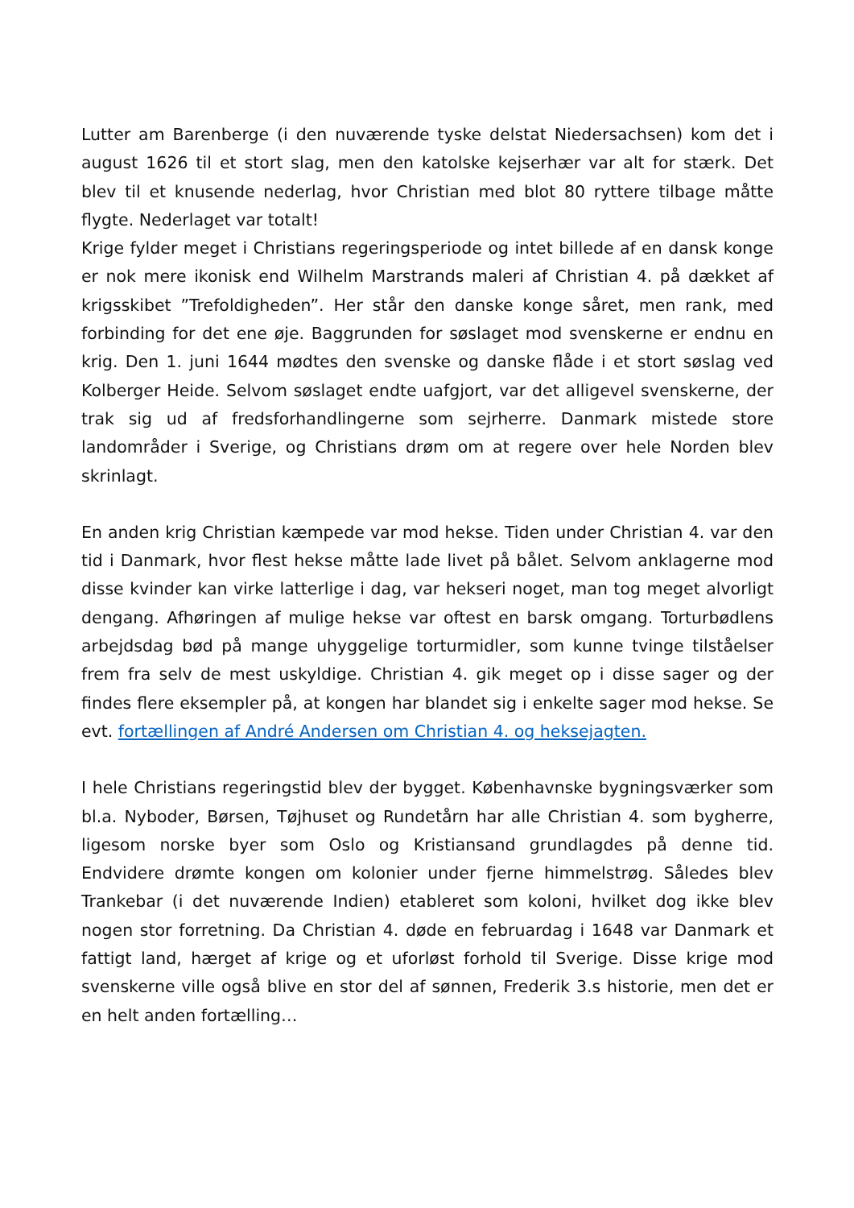Lutter am Barenberge (i den nuværende tyske delstat Niedersachsen) kom det i august 1626 til et stort slag, men den katolske kejserhær var alt for stærk. Det blev til et knusende nederlag, hvor Christian med blot 80 ryttere tilbage måtte flygte. Nederlaget var totalt!
Krige fylder meget i Christians regeringsperiode og intet billede af en dansk konge er nok mere ikonisk end Wilhelm Marstrands maleri af Christian 4. på dækket af krigsskibet ”Trefoldigheden”. Her står den danske konge såret, men rank, med forbinding for det ene øje. Baggrunden for søslaget mod svenskerne er endnu en krig. Den 1. juni 1644 mødtes den svenske og danske flåde i et stort søslag ved Kolberger Heide. Selvom søslaget endte uafgjort, var det alligevel svenskerne, der trak sig ud af fredsforhandlingerne som sejrherre. Danmark mistede store landområder i Sverige, og Christians drøm om at regere over hele Norden blev skrinlagt.
En anden krig Christian kæmpede var mod hekse. Tiden under Christian 4. var den tid i Danmark, hvor flest hekse måtte lade livet på bålet. Selvom anklagerne mod disse kvinder kan virke latterlige i dag, var hekseri noget, man tog meget alvorligt dengang. Afhøringen af mulige hekse var oftest en barsk omgang. Torturbødlens arbejdsdag bød på mange uhyggelige torturmidler, som kunne tvinge tilståelser frem fra selv de mest uskyldige. Christian 4. gik meget op i disse sager og der findes flere eksempler på, at kongen har blandet sig i enkelte sager mod hekse. Se evt. fortællingen af André Andersen om Christian 4. og heksejagten.
I hele Christians regeringstid blev der bygget. Københavnske bygningsværker som bl.a. Nyboder, Børsen, Tøjhuset og Rundetårn har alle Christian 4. som bygherre, ligesom norske byer som Oslo og Kristiansand grundlagdes på denne tid. Endvidere drømte kongen om kolonier under fjerne himmelstrøg. Således blev Trankebar (i det nuværende Indien) etableret som koloni, hvilket dog ikke blev nogen stor forretning. Da Christian 4. døde en februardag i 1648 var Danmark et fattigt land, hærget af krige og et uforløst forhold til Sverige. Disse krige mod svenskerne ville også blive en stor del af sønnen, Frederik 3.s historie, men det er en helt anden fortælling…